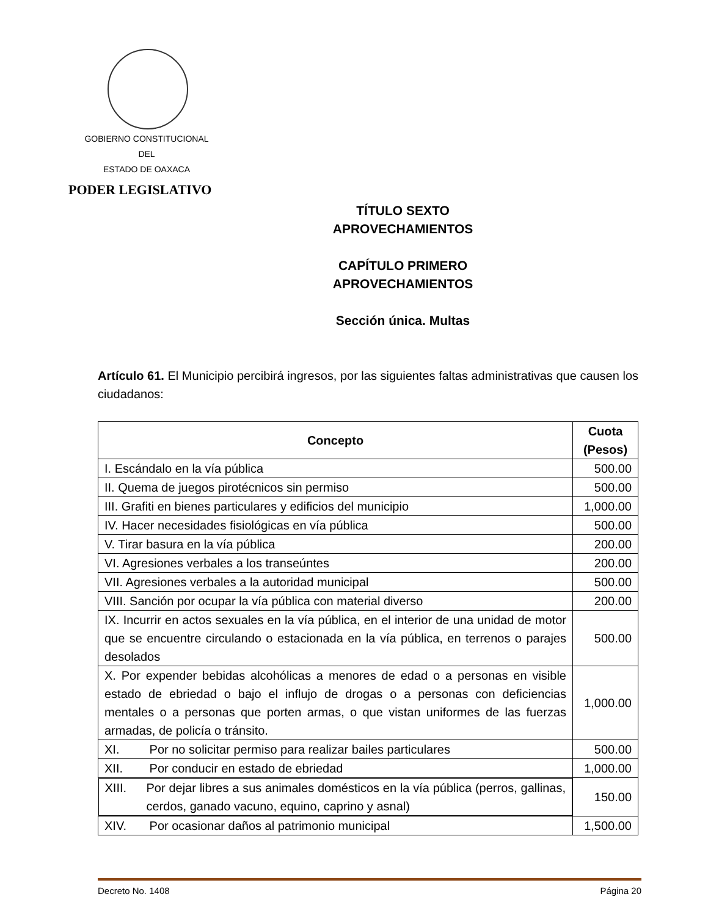GOBIERNO CONSTITUCIONAL
DEL
ESTADO DE OAXACA
PODER LEGISLATIVO
TÍTULO SEXTO
APROVECHAMIENTOS
CAPÍTULO PRIMERO
APROVECHAMIENTOS
Sección única. Multas
Artículo 61. El Municipio percibirá ingresos, por las siguientes faltas administrativas que causen los ciudadanos:
| Concepto | Cuota (Pesos) |
| --- | --- |
| I. Escándalo en la vía pública | 500.00 |
| II. Quema de juegos pirotécnicos sin permiso | 500.00 |
| III. Grafiti en bienes particulares y edificios del municipio | 1,000.00 |
| IV. Hacer necesidades fisiológicas en vía pública | 500.00 |
| V. Tirar basura en la vía pública | 200.00 |
| VI. Agresiones verbales a los transeúntes | 200.00 |
| VII. Agresiones verbales a la autoridad municipal | 500.00 |
| VIII. Sanción por ocupar la vía pública con material diverso | 200.00 |
| IX. Incurrir en actos sexuales en la vía pública, en el interior de una unidad de motor que se encuentre circulando o estacionada en la vía pública, en terrenos o parajes desolados | 500.00 |
| X. Por expender bebidas alcohólicas a menores de edad o a personas en visible estado de ebriedad o bajo el influjo de drogas o a personas con deficiencias mentales o a personas que porten armas, o que vistan uniformes de las fuerzas armadas, de policía o tránsito. | 1,000.00 |
| XI. Por no solicitar permiso para realizar bailes particulares | 500.00 |
| XII. Por conducir en estado de ebriedad | 1,000.00 |
| XIII. Por dejar libres a sus animales domésticos en la vía pública (perros, gallinas, cerdos, ganado vacuno, equino, caprino y asnal) | 150.00 |
| XIV. Por ocasionar daños al patrimonio municipal | 1,500.00 |
Decreto No. 1408 Página 20